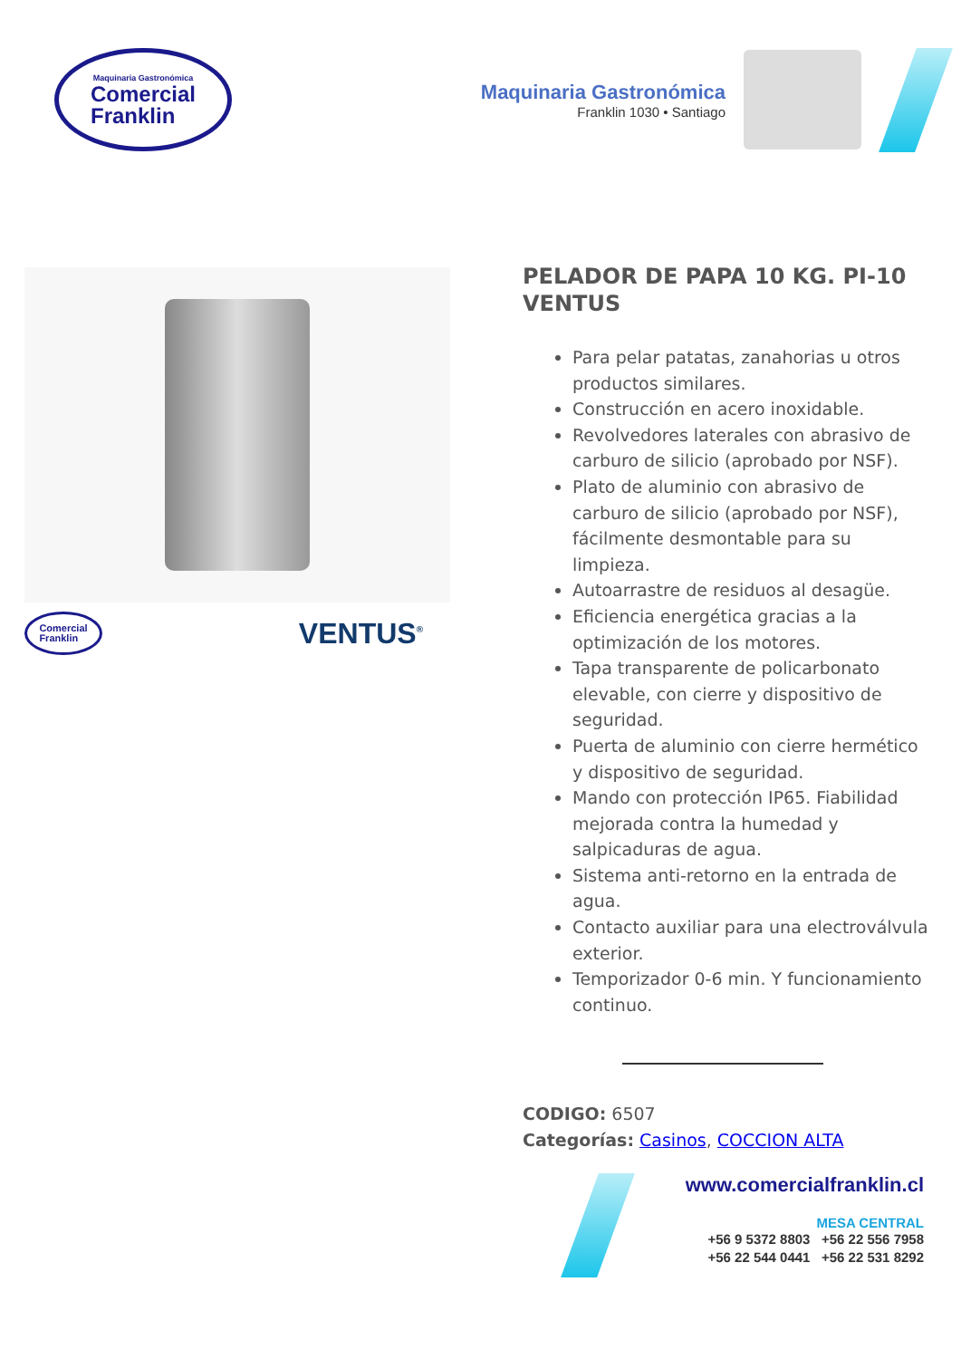Maquinaria Gastronómica
Comercial
Franklin
Maquinaria Gastronómica
Franklin 1030 • Santiago
Comercial
Franklin
VENTUS<sup>®</sup>
PELADOR DE PAPA 10 KG. PI-10 VENTUS
Para pelar patatas, zanahorias u otros productos similares.
Construcción en acero inoxidable.
Revolvedores laterales con abrasivo de carburo de silicio (aprobado por NSF).
Plato de aluminio con abrasivo de carburo de silicio (aprobado por NSF), fácilmente desmontable para su limpieza.
Autoarrastre de residuos al desagüe.
Eficiencia energética gracias a la optimización de los motores.
Tapa transparente de policarbonato elevable, con cierre y dispositivo de seguridad.
Puerta de aluminio con cierre hermético y dispositivo de seguridad.
Mando con protección IP65. Fiabilidad mejorada contra la humedad y salpicaduras de agua.
Sistema anti-retorno en la entrada de agua.
Contacto auxiliar para una electroválvula exterior.
Temporizador 0-6 min. Y funcionamiento continuo.
CODIGO: 6507
Categorías: Casinos, COCCION ALTA
www.comercialfranklin.cl
MESA CENTRAL
+56 9 5372 8803 +56 22 556 7958
+56 22 544 0441 +56 22 531 8292